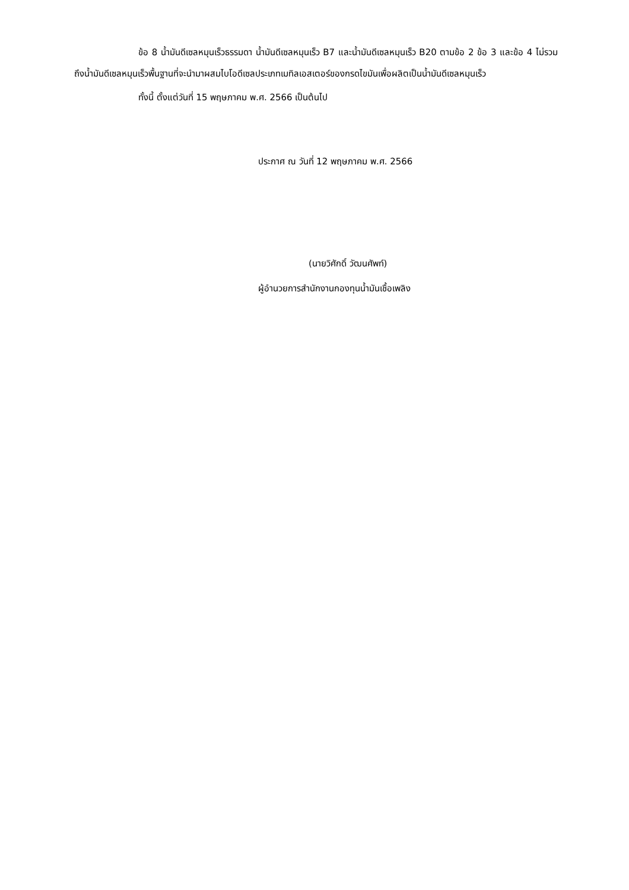ข้อ 8 น้ำมันดีเซลหมุนเร็วธรรมดา น้ำมันดีเซลหมุนเร็ว B7 และน้ำมันดีเซลหมุนเร็ว B20 ตามข้อ 2 ข้อ 3 และข้อ 4 ไม่รวมถึงน้ำมันดีเซลหมุนเร็วพื้นฐานที่จะนำมาผสมไบโอดีเซลประเภทเมทิลเอสเตอร์ของกรดไขมันเพื่อผลิตเป็นน้ำมันดีเซลหมุนเร็ว
ทั้งนี้ ตั้งแต่วันที่ 15 พฤษภาคม พ.ศ. 2566 เป็นต้นไป
ประกาศ ณ วันที่ 12 พฤษภาคม พ.ศ. 2566
(นายวิศักดิ์ วัฒนศัพท์)
ผู้อำนวยการสำนักงานกองทุนน้ำมันเชื้อเพลิง